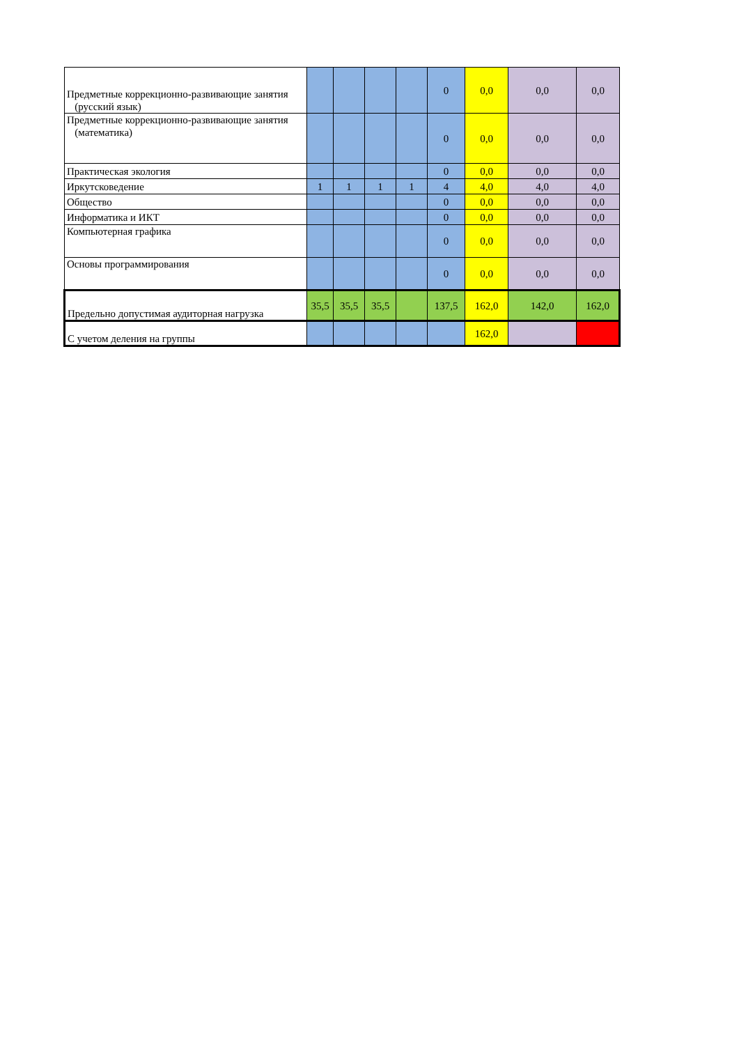| Предметные коррекционно-развивающие занятия (русский язык) | | | | | 0 | 0,0 | 0,0 | 0,0 |
| Предметные коррекционно-развивающие занятия (математика) | | | | | 0 | 0,0 | 0,0 | 0,0 |
| Практическая экология | | | | | 0 | 0,0 | 0,0 | 0,0 |
| Иркутсковедение | 1 | 1 | 1 | 1 | 4 | 4,0 | 4,0 | 4,0 |
| Общество | | | | | 0 | 0,0 | 0,0 | 0,0 |
| Информатика и ИКТ | | | | | 0 | 0,0 | 0,0 | 0,0 |
| Компьютерная графика | | | | | 0 | 0,0 | 0,0 | 0,0 |
| Основы программирования | | | | | 0 | 0,0 | 0,0 | 0,0 |
| Предельно допустимая аудиторная нагрузка | 35,5 | 35,5 | 35,5 | | 137,5 | 162,0 | 142,0 | 162,0 |
| С учетом деления на группы | | | | | | 162,0 | | |